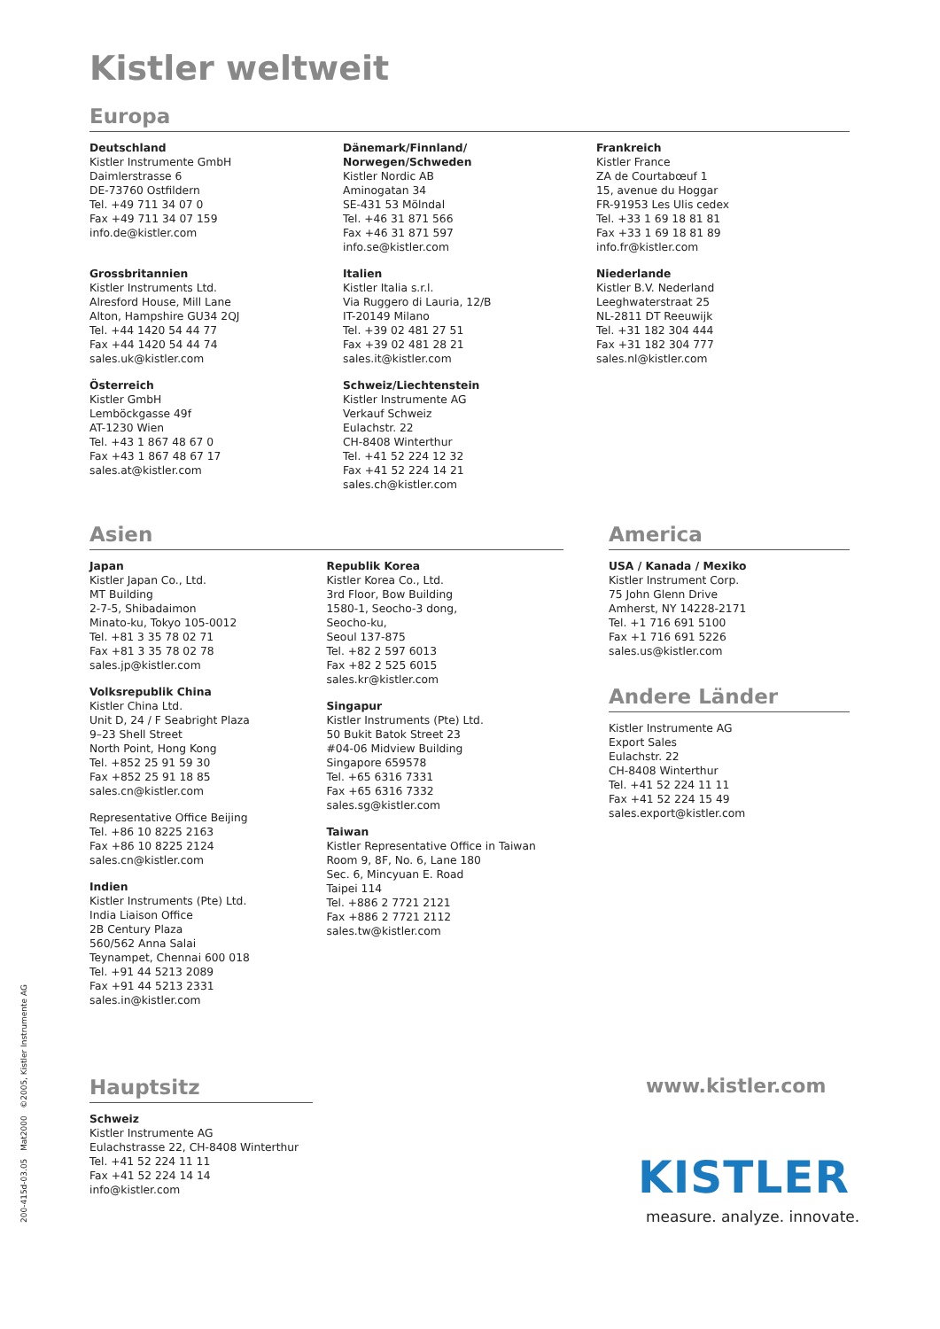Kistler weltweit
Europa
Deutschland
Kistler Instrumente GmbH
Daimlerstrasse 6
DE-73760 Ostfildern
Tel. +49 711 34 07 0
Fax +49 711 34 07 159
info.de@kistler.com
Grossbritannien
Kistler Instruments Ltd.
Alresford House, Mill Lane
Alton, Hampshire GU34 2QJ
Tel. +44 1420 54 44 77
Fax +44 1420 54 44 74
sales.uk@kistler.com
Österreich
Kistler GmbH
Lemböckgasse 49f
AT-1230 Wien
Tel. +43 1 867 48 67 0
Fax +43 1 867 48 67 17
sales.at@kistler.com
Dänemark/Finnland/
Norwegen/Schweden
Kistler Nordic AB
Aminogatan 34
SE-431 53 Mölndal
Tel. +46 31 871 566
Fax +46 31 871 597
info.se@kistler.com
Italien
Kistler Italia s.r.l.
Via Ruggero di Lauria, 12/B
IT-20149 Milano
Tel. +39 02 481 27 51
Fax +39 02 481 28 21
sales.it@kistler.com
Schweiz/Liechtenstein
Kistler Instrumente AG
Verkauf Schweiz
Eulachstr. 22
CH-8408 Winterthur
Tel. +41 52 224 12 32
Fax +41 52 224 14 21
sales.ch@kistler.com
Frankreich
Kistler France
ZA de Courtabœuf 1
15, avenue du Hoggar
FR-91953 Les Ulis cedex
Tel. +33 1 69 18 81 81
Fax +33 1 69 18 81 89
info.fr@kistler.com
Niederlande
Kistler B.V. Nederland
Leeghwaterstraat 25
NL-2811 DT Reeuwijk
Tel. +31 182 304 444
Fax +31 182 304 777
sales.nl@kistler.com
Asien
Japan
Kistler Japan Co., Ltd.
MT Building
2-7-5, Shibadaimon
Minato-ku, Tokyo 105-0012
Tel. +81 3 35 78 02 71
Fax +81 3 35 78 02 78
sales.jp@kistler.com
Volksrepublik China
Kistler China Ltd.
Unit D, 24 / F Seabright Plaza
9–23 Shell Street
North Point, Hong Kong
Tel. +852 25 91 59 30
Fax +852 25 91 18 85
sales.cn@kistler.com
Representative Office Beijing
Tel. +86 10 8225 2163
Fax +86 10 8225 2124
sales.cn@kistler.com
Indien
Kistler Instruments (Pte) Ltd.
India Liaison Office
2B Century Plaza
560/562 Anna Salai
Teynampet, Chennai 600 018
Tel. +91 44 5213 2089
Fax +91 44 5213 2331
sales.in@kistler.com
Republik Korea
Kistler Korea Co., Ltd.
3rd Floor, Bow Building
1580-1, Seocho-3 dong,
Seocho-ku,
Seoul 137-875
Tel. +82 2 597 6013
Fax +82 2 525 6015
sales.kr@kistler.com
Singapur
Kistler Instruments (Pte) Ltd.
50 Bukit Batok Street 23
#04-06 Midview Building
Singapore 659578
Tel. +65 6316 7331
Fax +65 6316 7332
sales.sg@kistler.com
Taiwan
Kistler Representative Office in Taiwan
Room 9, 8F, No. 6, Lane 180
Sec. 6, Mincyuan E. Road
Taipei 114
Tel. +886 2 7721 2121
Fax +886 2 7721 2112
sales.tw@kistler.com
America
USA / Kanada / Mexiko
Kistler Instrument Corp.
75 John Glenn Drive
Amherst, NY 14228-2171
Tel. +1 716 691 5100
Fax +1 716 691 5226
sales.us@kistler.com
Andere Länder
Kistler Instrumente AG
Export Sales
Eulachstr. 22
CH-8408 Winterthur
Tel. +41 52 224 11 11
Fax +41 52 224 15 49
sales.export@kistler.com
Hauptsitz
Schweiz
Kistler Instrumente AG
Eulachstrasse 22, CH-8408 Winterthur
Tel. +41 52 224 11 11
Fax +41 52 224 14 14
info@kistler.com
www.kistler.com
KISTLER
measure. analyze. innovate.
200-415d-03.05 Mat2000 ©2005, Kistler Instrumente AG